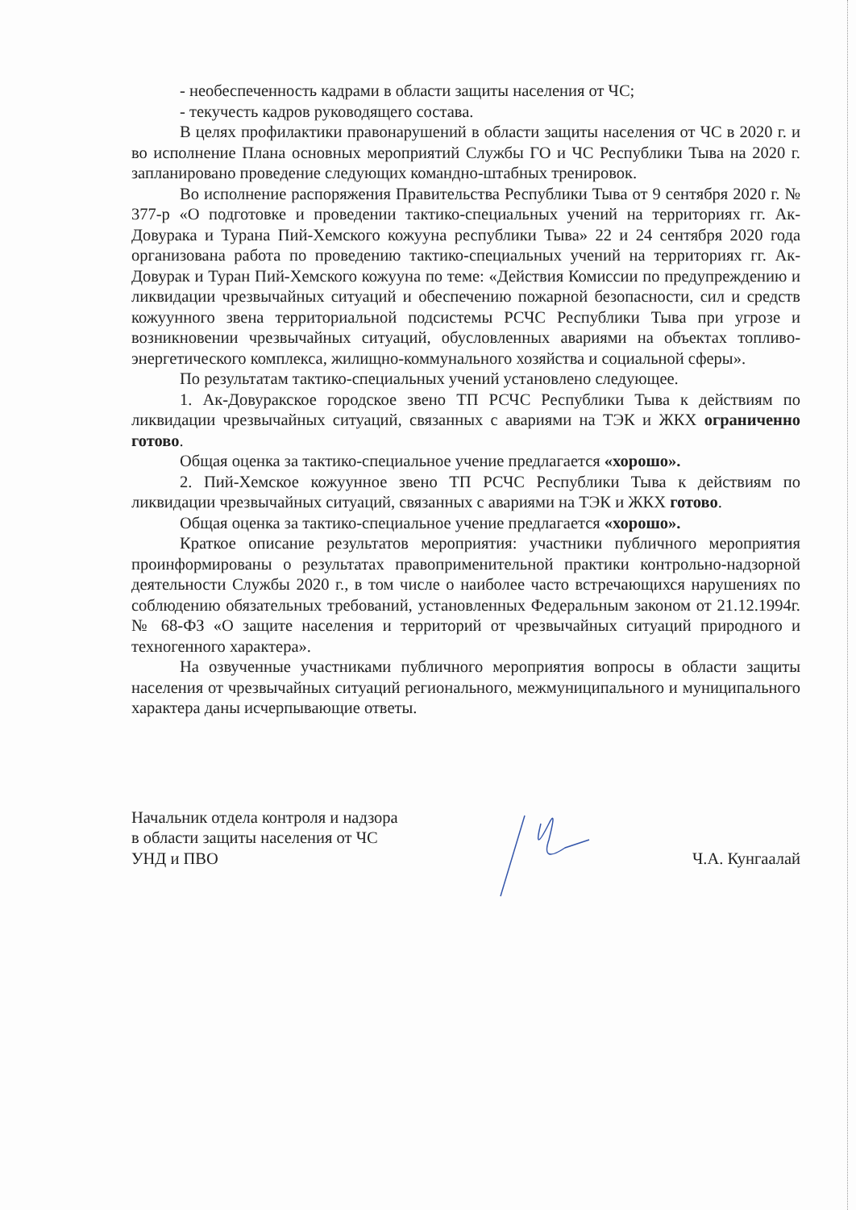- необеспеченность кадрами в области защиты населения от ЧС;
- текучесть кадров руководящего состава.
В целях профилактики правонарушений в области защиты населения от ЧС в 2020 г. и во исполнение Плана основных мероприятий Службы ГО и ЧС Республики Тыва на 2020 г. запланировано проведение следующих командно-штабных тренировок.
Во исполнение распоряжения Правительства Республики Тыва от 9 сентября 2020 г. № 377-р «О подготовке и проведении тактико-специальных учений на территориях гг. Ак-Довурака и Турана Пий-Хемского кожууна республики Тыва» 22 и 24 сентября 2020 года организована работа по проведению тактико-специальных учений на территориях гг. Ак-Довурак и Туран Пий-Хемского кожууна по теме: «Действия Комиссии по предупреждению и ликвидации чрезвычайных ситуаций и обеспечению пожарной безопасности, сил и средств кожуунного звена территориальной подсистемы РСЧС Республики Тыва при угрозе и возникновении чрезвычайных ситуаций, обусловленных авариями на объектах топливо-энергетического комплекса, жилищно-коммунального хозяйства и социальной сферы».
По результатам тактико-специальных учений установлено следующее.
1. Ак-Довуракское городское звено ТП РСЧС Республики Тыва к действиям по ликвидации чрезвычайных ситуаций, связанных с авариями на ТЭК и ЖКХ ограниченно готово.
Общая оценка за тактико-специальное учение предлагается «хорошо».
2. Пий-Хемское кожуунное звено ТП РСЧС Республики Тыва к действиям по ликвидации чрезвычайных ситуаций, связанных с авариями на ТЭК и ЖКХ готово.
Общая оценка за тактико-специальное учение предлагается «хорошо».
Краткое описание результатов мероприятия: участники публичного мероприятия проинформированы о результатах правоприменительной практики контрольно-надзорной деятельности Службы 2020 г., в том числе о наиболее часто встречающихся нарушениях по соблюдению обязательных требований, установленных Федеральным законом от 21.12.1994г. № 68-ФЗ «О защите населения и территорий от чрезвычайных ситуаций природного и техногенного характера».
На озвученные участниками публичного мероприятия вопросы в области защиты населения от чрезвычайных ситуаций регионального, межмуниципального и муниципального характера даны исчерпывающие ответы.
Начальник отдела контроля и надзора
в области защиты населения от ЧС
УНД и ПВО
Ч.А. Кунгаалай